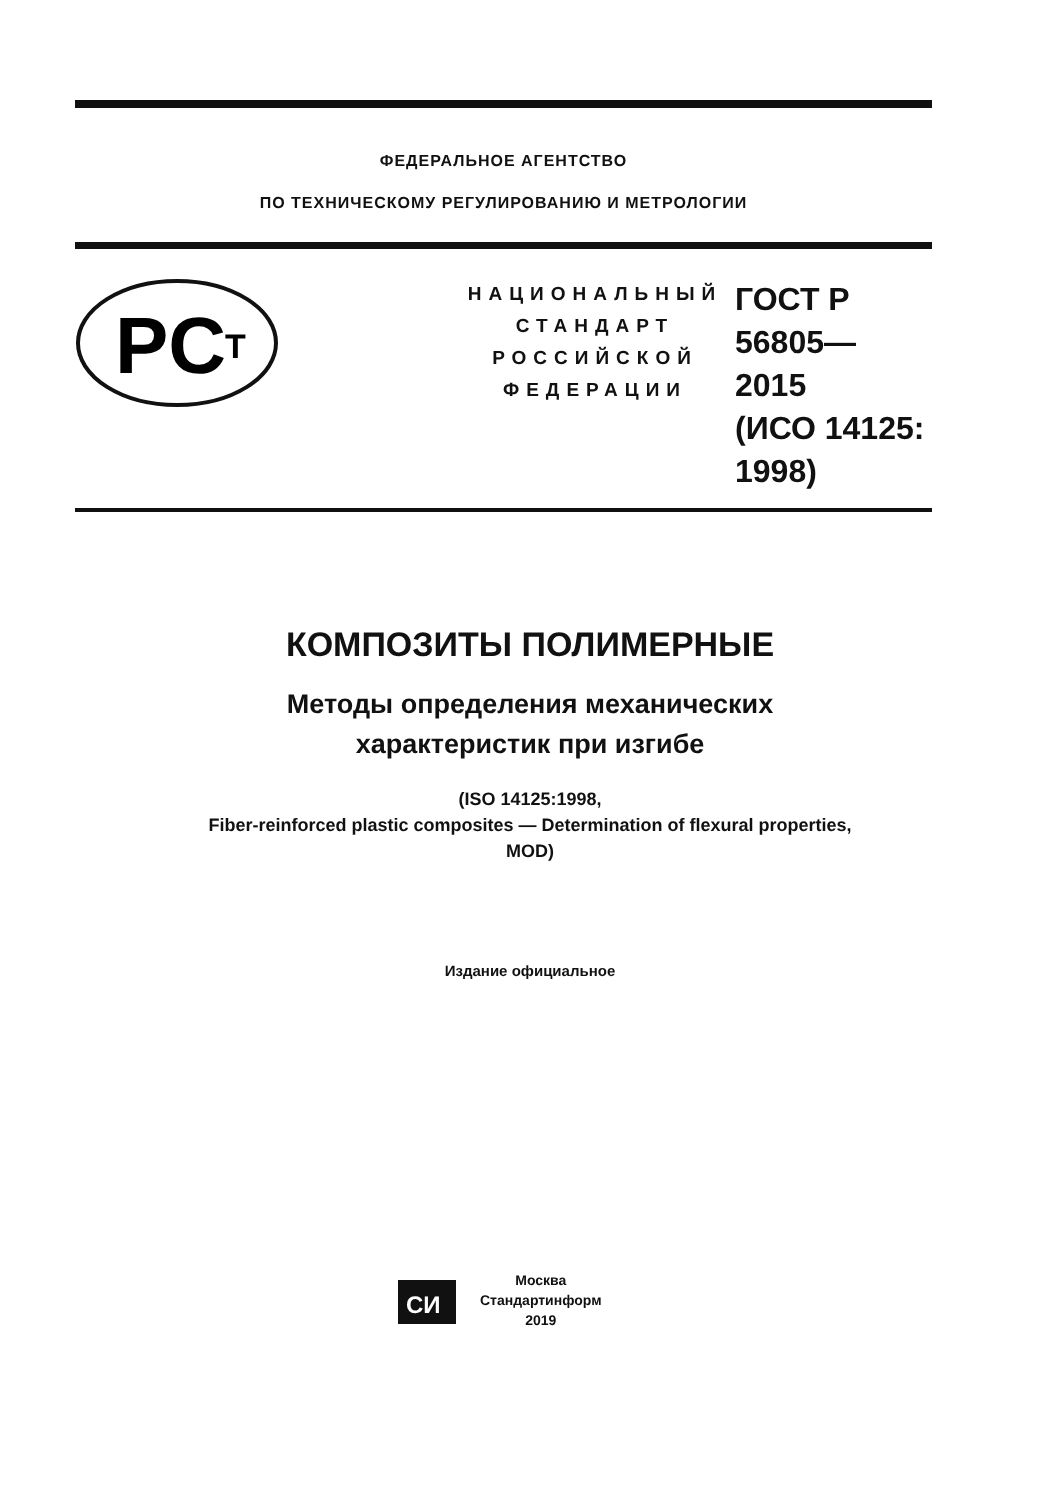ФЕДЕРАЛЬНОЕ АГЕНТСТВО
ПО ТЕХНИЧЕСКОМУ РЕГУЛИРОВАНИЮ И МЕТРОЛОГИИ
PC
T
НАЦИОНАЛЬНЫЙ
СТАНДАРТ
РОССИЙСКОЙ
ФЕДЕРАЦИИ
ГОСТ Р
56805—
2015
(ИСО 14125:
1998)
КОМПОЗИТЫ ПОЛИМЕРНЫЕ
Методы определения механических
характеристик при изгибе
(ISO 14125:1998,
Fiber-reinforced plastic composites — Determination of flexural properties,
MOD)
Издание официальное
СИ
Москва
Стандартинформ
2019